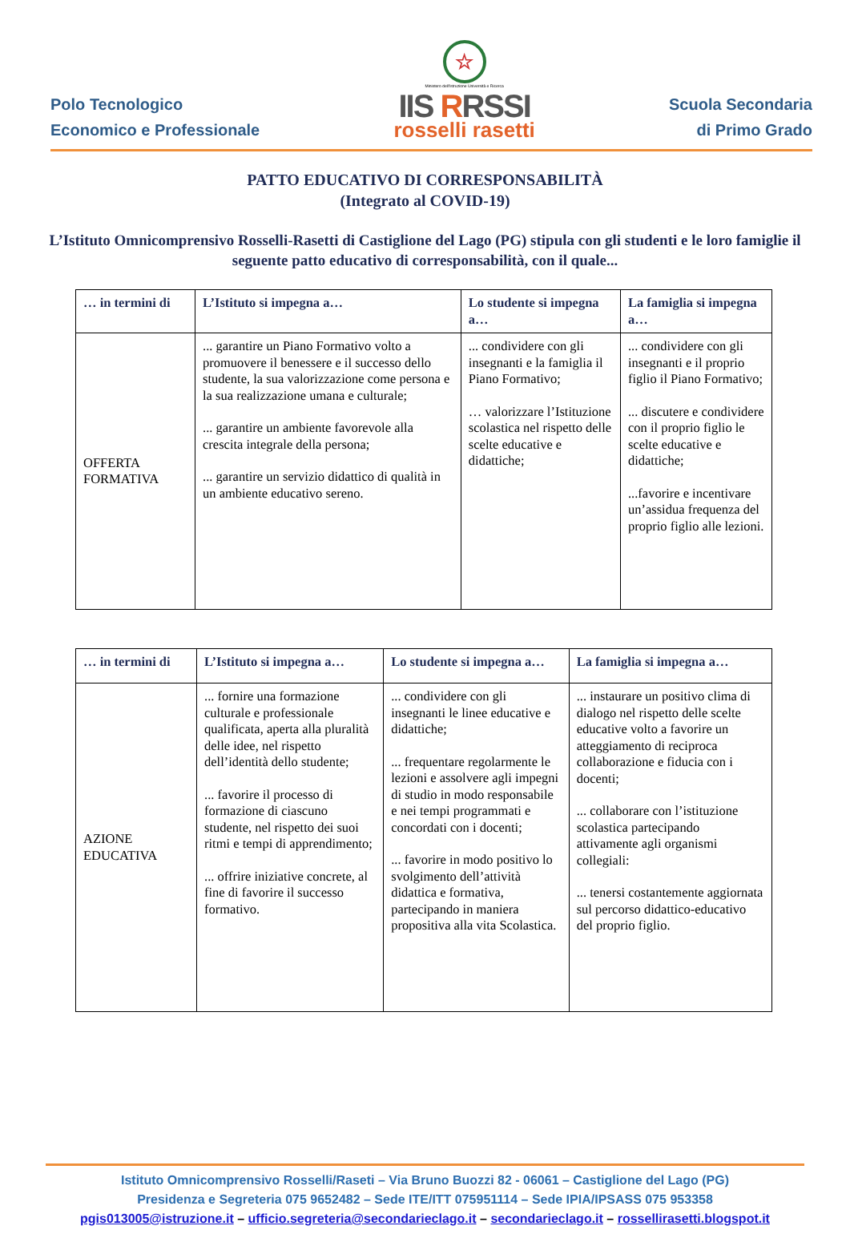Polo Tecnologico
Economico e Professionale
☆
Ministero dell'Istruzione Università e Ricerca
IIS RRSSI
rosselli rasetti
Scuola Secondaria
di Primo Grado
PATTO EDUCATIVO DI CORRESPONSABILITÀ
(Integrato al COVID-19)
L’Istituto Omnicomprensivo Rosselli-Rasetti di Castiglione del Lago (PG) stipula con gli studenti e le loro famiglie il seguente patto educativo di corresponsabilità, con il quale...
| … in termini di | L’Istituto si impegna a… | Lo studente si impegna a… | La famiglia si impegna a… |
| --- | --- | --- | --- |
| OFFERTA FORMATIVA | ... garantire un Piano Formativo volto a promuovere il benessere e il successo dello studente, la sua valorizzazione come persona e la sua realizzazione umana e culturale; ... garantire un ambiente favorevole alla crescita integrale della persona; ... garantire un servizio didattico di qualità in un ambiente educativo sereno. | ... condividere con gli insegnanti e la famiglia il Piano Formativo; … valorizzare l’Istituzione scolastica nel rispetto delle scelte educative e didattiche; | ... condividere con gli insegnanti e il proprio figlio il Piano Formativo; ... discutere e condividere con il proprio figlio le scelte educative e didattiche; ...favorire e incentivare un’assidua frequenza del proprio figlio alle lezioni. |
| … in termini di | L’Istituto si impegna a… | Lo studente si impegna a… | La famiglia si impegna a… |
| --- | --- | --- | --- |
| AZIONE EDUCATIVA | ... fornire una formazione culturale e professionale qualificata, aperta alla pluralità delle idee, nel rispetto dell’identità dello studente; ... favorire il processo di formazione di ciascuno studente, nel rispetto dei suoi ritmi e tempi di apprendimento; ... offrire iniziative concrete, al fine di favorire il successo formativo. | ... condividere con gli insegnanti le linee educative e didattiche; ... frequentare regolarmente le lezioni e assolvere agli impegni di studio in modo responsabile e nei tempi programmati e concordati con i docenti; ... favorire in modo positivo lo svolgimento dell’attività didattica e formativa, partecipando in maniera propositiva alla vita Scolastica. | ... instaurare un positivo clima di dialogo nel rispetto delle scelte educative volto a favorire un atteggiamento di reciproca collaborazione e fiducia con i docenti; ... collaborare con l’istituzione scolastica partecipando attivamente agli organismi collegiali: ... tenersi costantemente aggiornata sul percorso didattico-educativo del proprio figlio. |
Istituto Omnicomprensivo Rosselli/Raseti – Via Bruno Buozzi 82 - 06061 – Castiglione del Lago (PG)
Presidenza e Segreteria 075 9652482 – Sede ITE/ITT 075951114 – Sede IPIA/IPSASS 075 953358
pgis013005@istruzione.it – ufficio.segreteria@secondarieclago.it – secondarieclago.it – rossellirasetti.blogspot.it